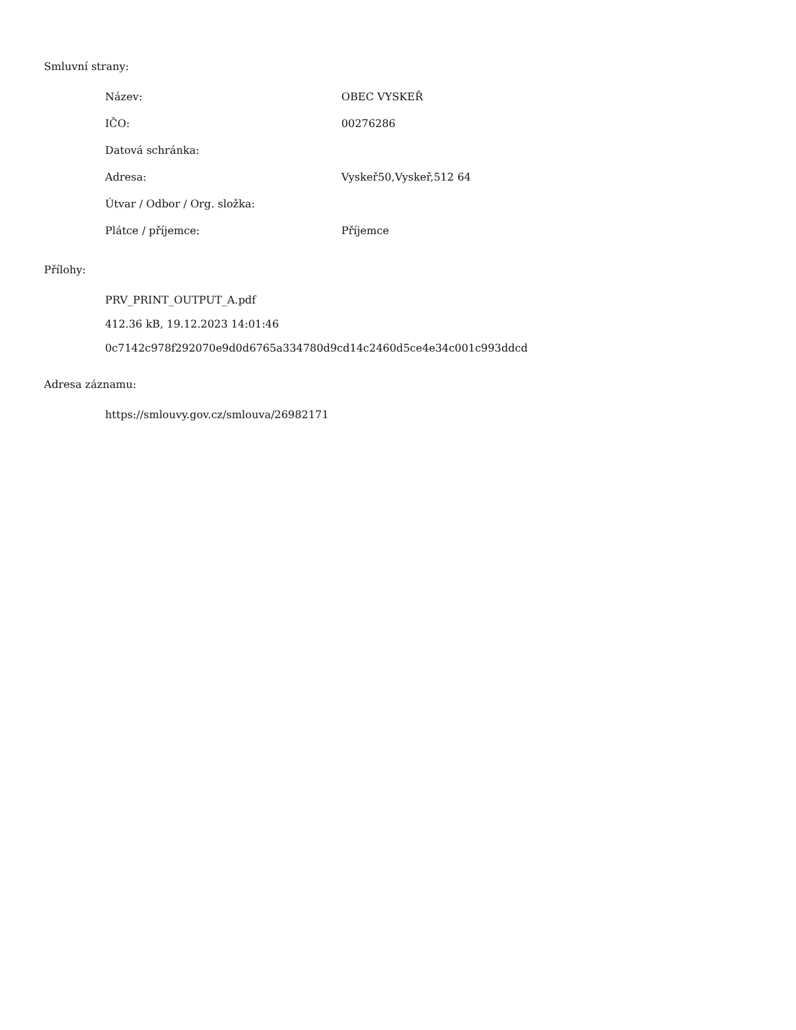Smluvní strany:
| Název: | OBEC VYSKEŘ |
| IČO: | 00276286 |
| Datová schránka: | |
| Adresa: | Vyskeř50,Vyskeř,512 64 |
| Útvar / Odbor / Org. složka: | |
| Plátce / příjemce: | Příjemce |
Přílohy:
PRV_PRINT_OUTPUT_A.pdf
412.36 kB, 19.12.2023 14:01:46
0c7142c978f292070e9d0d6765a334780d9cd14c2460d5ce4e34c001c993ddcd
Adresa záznamu:
https://smlouvy.gov.cz/smlouva/26982171